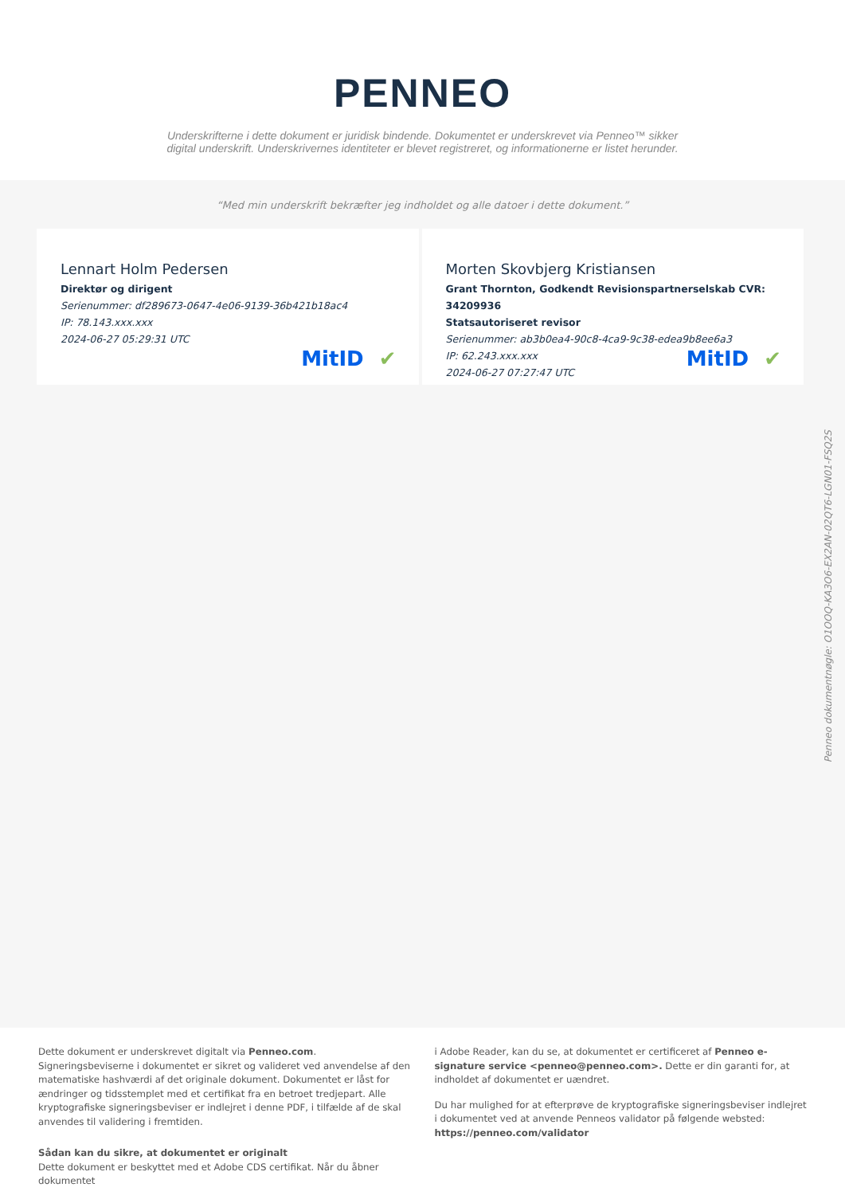PENNEO
Underskrifterne i dette dokument er juridisk bindende. Dokumentet er underskrevet via Penneo™ sikker digital underskrift. Underskrivernes identiteter er blevet registreret, og informationerne er listet herunder.
“Med min underskrift bekræfter jeg indholdet og alle datoer i dette dokument.”
Lennart Holm Pedersen
Direktør og dirigent
Serienummer: df289673-0647-4e06-9139-36b421b18ac4
IP: 78.143.xxx.xxx
2024-06-27 05:29:31 UTC
MitID ✔
Morten Skovbjerg Kristiansen
Grant Thornton, Godkendt Revisionspartnerselskab CVR: 34209936
Statsautoriseret revisor
Serienummer: ab3b0ea4-90c8-4ca9-9c38-edea9b8ee6a3
IP: 62.243.xxx.xxx
2024-06-27 07:27:47 UTC
MitID ✔
Penneo dokumentnøgle: O1OOQ-KA3O6-EX2AN-02QT6-LGN01-FSQ2S
Dette dokument er underskrevet digitalt via Penneo.com. Signeringsbeviserne i dokumentet er sikret og valideret ved anvendelse af den matematiske hashværdi af det originale dokument. Dokumentet er låst for ændringer og tidsstemplet med et certifikat fra en betroet tredjepart. Alle kryptografiske signeringsbeviser er indlejret i denne PDF, i tilfælde af de skal anvendes til validering i fremtiden.
Sådan kan du sikre, at dokumentet er originalt
Dette dokument er beskyttet med et Adobe CDS certifikat. Når du åbner dokumentet
i Adobe Reader, kan du se, at dokumentet er certificeret af Penneo e-signature service <penneo@penneo.com>. Dette er din garanti for, at indholdet af dokumentet er uændret.
Du har mulighed for at efterprøve de kryptografiske signeringsbeviser indlejret i dokumentet ved at anvende Penneos validator på følgende websted: https://penneo.com/validator